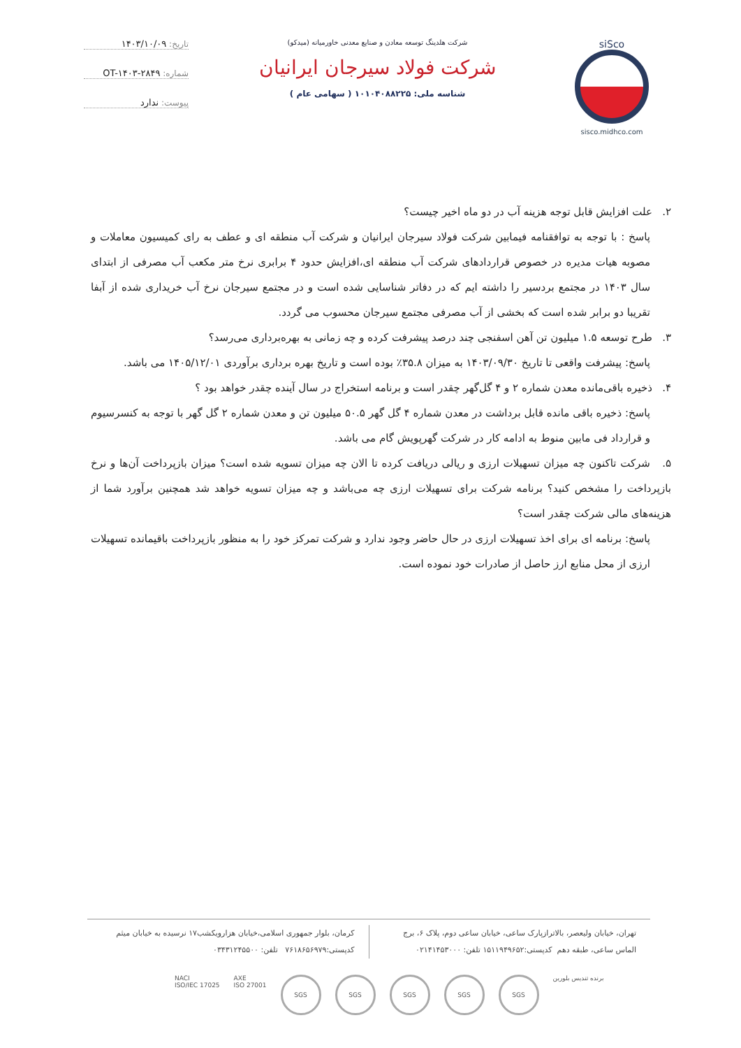siSco
sisco.midhco.com
شرکت هلدینگ توسعه معادن و صنایع معدنی خاورمیانه (میدکو)
شرکت فولاد سیرجان ایرانیان
شناسه ملی: ۱۰۱۰۴۰۸۸۲۲۵ ( سهامی عام )
تاریخ: ۱۴۰۳/۱۰/۰۹
شماره: OT-۱۴۰۳-۲۸۴۹
پیوست: ندارد
۲. علت افزایش قابل توجه هزینه آب در دو ماه اخیر چیست؟
پاسخ : با توجه به توافقنامه فیمابین شرکت فولاد سیرجان ایرانیان و شرکت آب منطقه ای و عطف به رای کمیسیون معاملات و مصوبه هیات مدیره در خصوص قراردادهای شرکت آب منطقه ای،افزایش حدود ۴ برابری نرخ متر مکعب آب مصرفی از ابتدای سال ۱۴۰۳ در مجتمع بردسیر را داشته ایم که در دفاتر شناسایی شده است و در مجتمع سیرجان نرخ آب خریداری شده از آبفا تقریبا دو برابر شده است که بخشی از آب مصرفی مجتمع سیرجان محسوب می گردد.
۳. طرح توسعه ۱.۵ میلیون تن آهن اسفنجی چند درصد پیشرفت کرده و چه زمانی به بهره‌برداری می‌رسد؟
پاسخ: پیشرفت واقعی تا تاریخ ۱۴۰۳/۰۹/۳۰ به میزان ۳۵.۸٪ بوده است و تاریخ بهره برداری برآوردی ۱۴۰۵/۱۲/۰۱ می باشد.
۴. ذخیره باقی‌مانده معدن شماره ۲ و ۴ گل‌گهر چقدر است و برنامه استخراج در سال آینده چقدر خواهد بود ؟
پاسخ: ذخیره باقی مانده قابل برداشت در معدن شماره ۴ گل گهر ۵۰.۵ میلیون تن و معدن شماره ۲ گل گهر با توجه به کنسرسیوم و قرارداد فی مابین منوط به ادامه کار در شرکت گهرپویش گام می باشد.
۵. شرکت تاکنون چه میزان تسهیلات ارزی و ریالی دریافت کرده تا الان چه میزان تسویه شده است؟ میزان بازپرداخت آن‌ها و نرخ بازپرداخت را مشخص کنید؟ برنامه شرکت برای تسهیلات ارزی چه می‌باشد و چه میزان تسویه خواهد شد همچنین برآورد شما از هزینه‌های مالی شرکت چقدر است؟
پاسخ: برنامه ای برای اخذ تسهیلات ارزی در حال حاضر وجود ندارد و شرکت تمرکز خود را به منظور بازپرداخت باقیمانده تسهیلات ارزی از محل منابع ارز حاصل از صادرات خود نموده است.
تهران، خیابان ولیعصر، بالاترازپارک ساعی، خیابان ساعی دوم، پلاک ۶، برج الماس ساعی، طبقه دهم کدپستی:۱۵۱۱۹۴۹۶۵۲ تلفن: ۰۲۱۴۱۴۵۳۰۰۰
کرمان، بلوار جمهوری اسلامی،خیابان هزارویکشب۱۷ نرسیده به خیابان میثم کدپستی:۷۶۱۸۶۵۶۹۷۹ تلفن: ۰۳۴۳۱۲۴۵۵۰۰
NACI
ISO/IEC 17025
AXE
ISO 27001
SGS SGS SGS SGS SGS
برنده تندیس بلورین